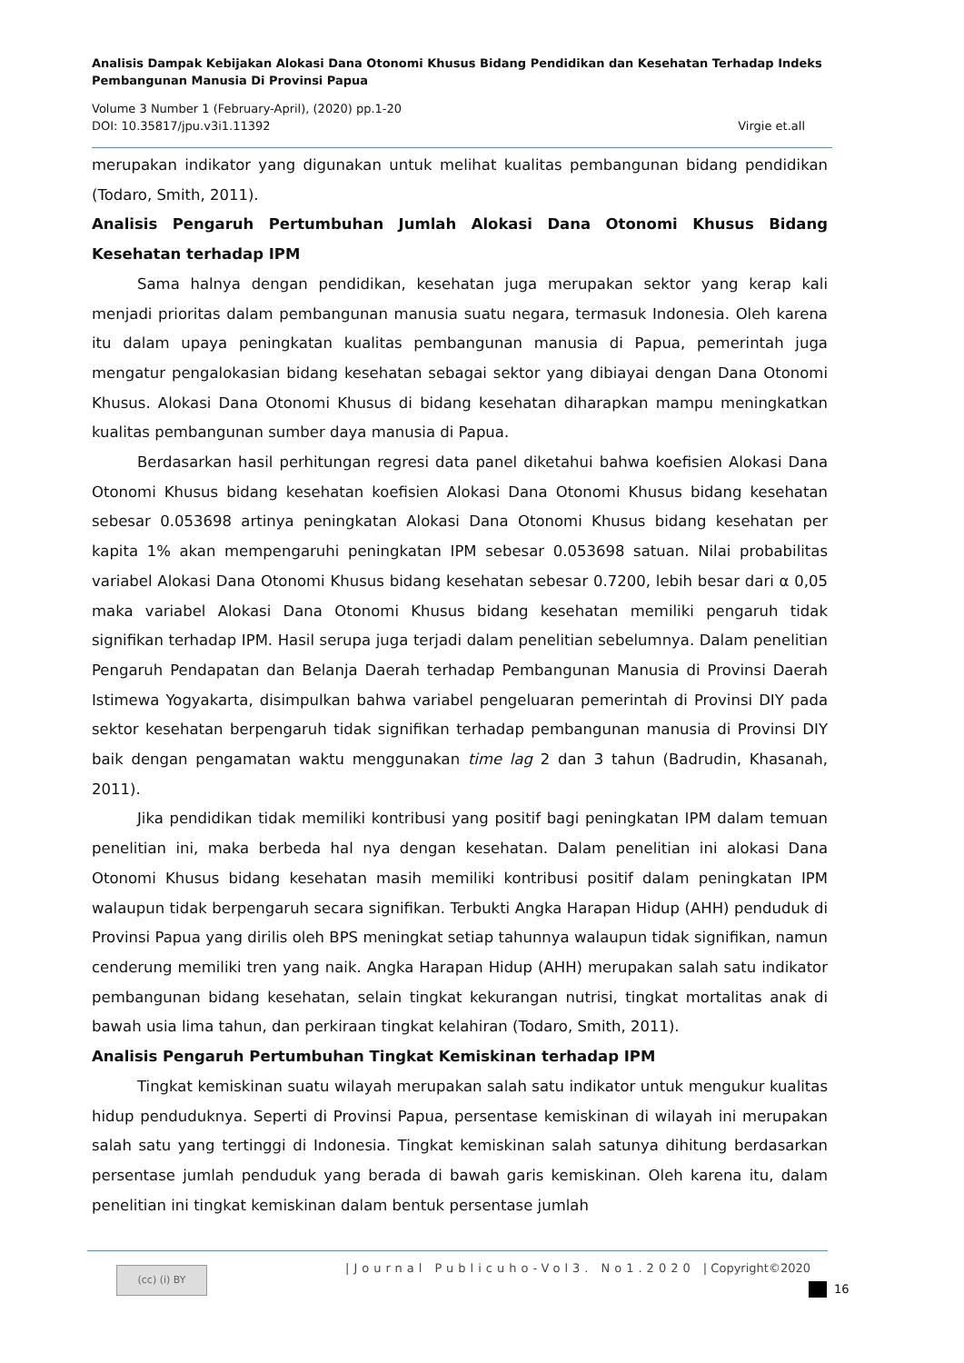Analisis Dampak Kebijakan Alokasi Dana Otonomi Khusus Bidang Pendidikan dan Kesehatan Terhadap Indeks Pembangunan Manusia Di Provinsi Papua
Volume 3 Number 1 (February-April), (2020) pp.1-20
DOI: 10.35817/jpu.v3i1.11392 Virgie et.all
merupakan indikator yang digunakan untuk melihat kualitas pembangunan bidang pendidikan (Todaro, Smith, 2011).
Analisis Pengaruh Pertumbuhan Jumlah Alokasi Dana Otonomi Khusus Bidang Kesehatan terhadap IPM
Sama halnya dengan pendidikan, kesehatan juga merupakan sektor yang kerap kali menjadi prioritas dalam pembangunan manusia suatu negara, termasuk Indonesia. Oleh karena itu dalam upaya peningkatan kualitas pembangunan manusia di Papua, pemerintah juga mengatur pengalokasian bidang kesehatan sebagai sektor yang dibiayai dengan Dana Otonomi Khusus. Alokasi Dana Otonomi Khusus di bidang kesehatan diharapkan mampu meningkatkan kualitas pembangunan sumber daya manusia di Papua.
Berdasarkan hasil perhitungan regresi data panel diketahui bahwa koefisien Alokasi Dana Otonomi Khusus bidang kesehatan koefisien Alokasi Dana Otonomi Khusus bidang kesehatan sebesar 0.053698 artinya peningkatan Alokasi Dana Otonomi Khusus bidang kesehatan per kapita 1% akan mempengaruhi peningkatan IPM sebesar 0.053698 satuan. Nilai probabilitas variabel Alokasi Dana Otonomi Khusus bidang kesehatan sebesar 0.7200, lebih besar dari α 0,05 maka variabel Alokasi Dana Otonomi Khusus bidang kesehatan memiliki pengaruh tidak signifikan terhadap IPM. Hasil serupa juga terjadi dalam penelitian sebelumnya. Dalam penelitian Pengaruh Pendapatan dan Belanja Daerah terhadap Pembangunan Manusia di Provinsi Daerah Istimewa Yogyakarta, disimpulkan bahwa variabel pengeluaran pemerintah di Provinsi DIY pada sektor kesehatan berpengaruh tidak signifikan terhadap pembangunan manusia di Provinsi DIY baik dengan pengamatan waktu menggunakan time lag 2 dan 3 tahun (Badrudin, Khasanah, 2011).
Jika pendidikan tidak memiliki kontribusi yang positif bagi peningkatan IPM dalam temuan penelitian ini, maka berbeda hal nya dengan kesehatan. Dalam penelitian ini alokasi Dana Otonomi Khusus bidang kesehatan masih memiliki kontribusi positif dalam peningkatan IPM walaupun tidak berpengaruh secara signifikan. Terbukti Angka Harapan Hidup (AHH) penduduk di Provinsi Papua yang dirilis oleh BPS meningkat setiap tahunnya walaupun tidak signifikan, namun cenderung memiliki tren yang naik. Angka Harapan Hidup (AHH) merupakan salah satu indikator pembangunan bidang kesehatan, selain tingkat kekurangan nutrisi, tingkat mortalitas anak di bawah usia lima tahun, dan perkiraan tingkat kelahiran (Todaro, Smith, 2011).
Analisis Pengaruh Pertumbuhan Tingkat Kemiskinan terhadap IPM
Tingkat kemiskinan suatu wilayah merupakan salah satu indikator untuk mengukur kualitas hidup penduduknya. Seperti di Provinsi Papua, persentase kemiskinan di wilayah ini merupakan salah satu yang tertinggi di Indonesia. Tingkat kemiskinan salah satunya dihitung berdasarkan persentase jumlah penduduk yang berada di bawah garis kemiskinan. Oleh karena itu, dalam penelitian ini tingkat kemiskinan dalam bentuk persentase jumlah
(cc) (i) BY
|Journal Publicuho-Vol3. No1.2020 | Copyright©2020
16